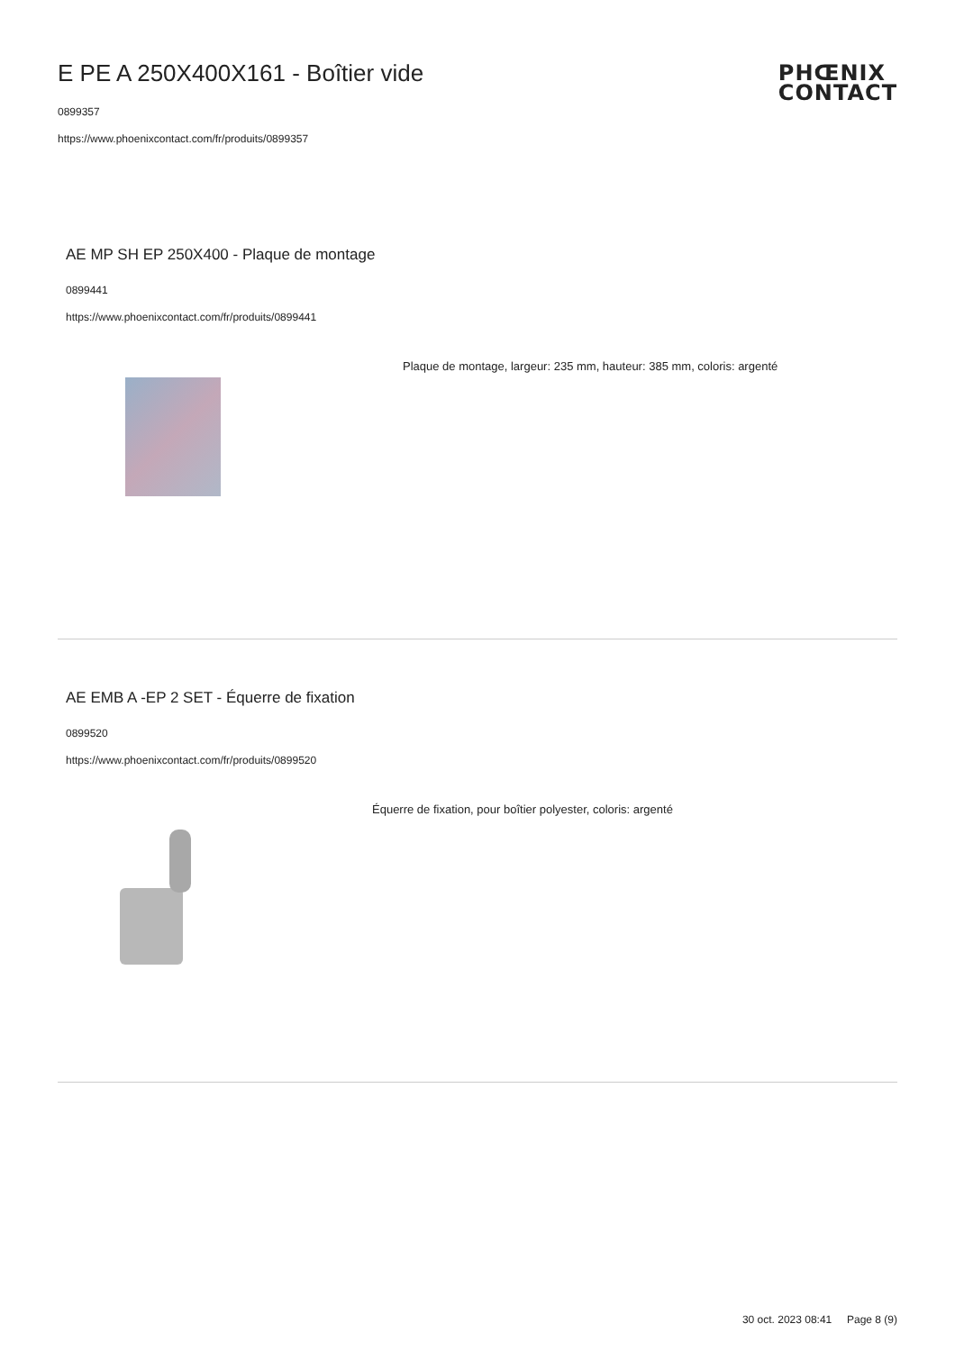E PE A 250X400X161 - Boîtier vide
0899357
https://www.phoenixcontact.com/fr/produits/0899357
PHŒNIX
CONTACT
AE MP SH EP 250X400 - Plaque de montage
0899441
https://www.phoenixcontact.com/fr/produits/0899441
Plaque de montage, largeur: 235 mm, hauteur: 385 mm, coloris: argenté
AE EMB A -EP 2 SET - Équerre de fixation
0899520
https://www.phoenixcontact.com/fr/produits/0899520
Équerre de fixation, pour boîtier polyester, coloris: argenté
30 oct. 2023 08:41 Page 8 (9)